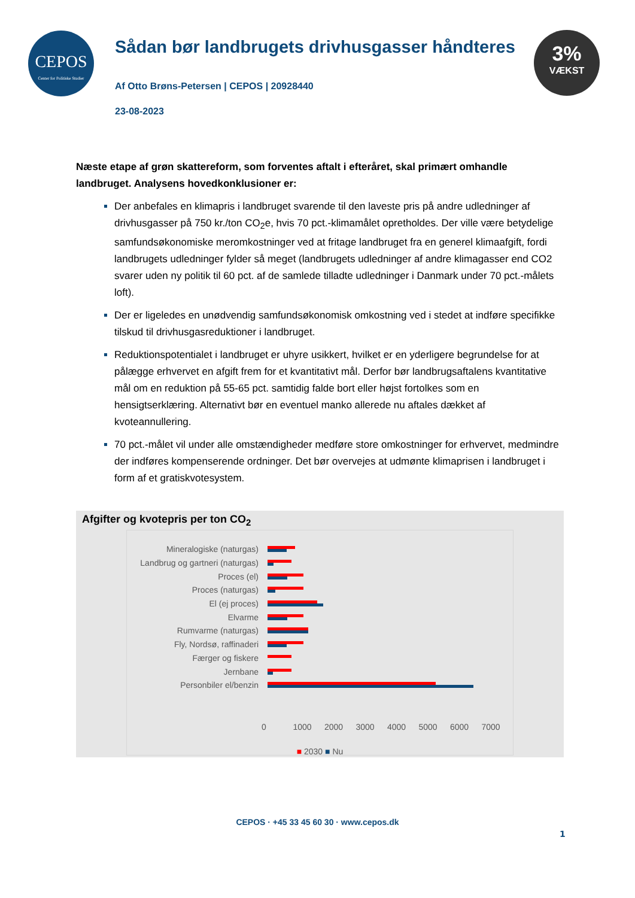CEPOS
Center for Politiske Studier
3%
VÆKST
Sådan bør landbrugets drivhusgasser håndteres
Af Otto Brøns-Petersen | CEPOS | 20928440
23-08-2023
Næste etape af grøn skattereform, som forventes aftalt i efteråret, skal primært omhandle landbruget. Analysens hovedkonklusioner er:
Der anbefales en klimapris i landbruget svarende til den laveste pris på andre udledninger af drivhusgasser på 750 kr./ton CO<sub>2</sub>e, hvis 70 pct.-klimamålet opretholdes. Der ville være betydelige samfundsøkonomiske meromkostninger ved at fritage landbruget fra en generel klimaafgift, fordi landbrugets udledninger fylder så meget (landbrugets udledninger af andre klimagasser end CO2 svarer uden ny politik til 60 pct. af de samlede tilladte udledninger i Danmark under 70 pct.-målets loft).
Der er ligeledes en unødvendig samfundsøkonomisk omkostning ved i stedet at indføre specifikke tilskud til drivhusgasreduktioner i landbruget.
Reduktionspotentialet i landbruget er uhyre usikkert, hvilket er en yderligere begrundelse for at pålægge erhvervet en afgift frem for et kvantitativt mål. Derfor bør landbrugsaftalens kvantitative mål om en reduktion på 55-65 pct. samtidig falde bort eller højst fortolkes som en hensigtserklæring. Alternativt bør en eventuel manko allerede nu aftales dækket af kvoteannullering.
70 pct.-målet vil under alle omstændigheder medføre store omkostninger for erhvervet, medmindre der indføres kompenserende ordninger. Det bør overvejes at udmønte klimaprisen i landbruget i form af et gratiskvotesystem.
Afgifter og kvotepris per ton CO<sub>2</sub>
Mineralogiske (naturgas)
Landbrug og gartneri (naturgas)
Proces (el)
Proces (naturgas)
El (ej proces)
Elvarme
Rumvarme (naturgas)
Fly, Nordsø, raffinaderi
Færger og fiskere
Jernbane
Personbiler el/benzin
0 1000 2000 3000 4000 5000 6000 7000
■ 2030 ■ Nu
CEPOS · +45 33 45 60 30 · www.cepos.dk
1